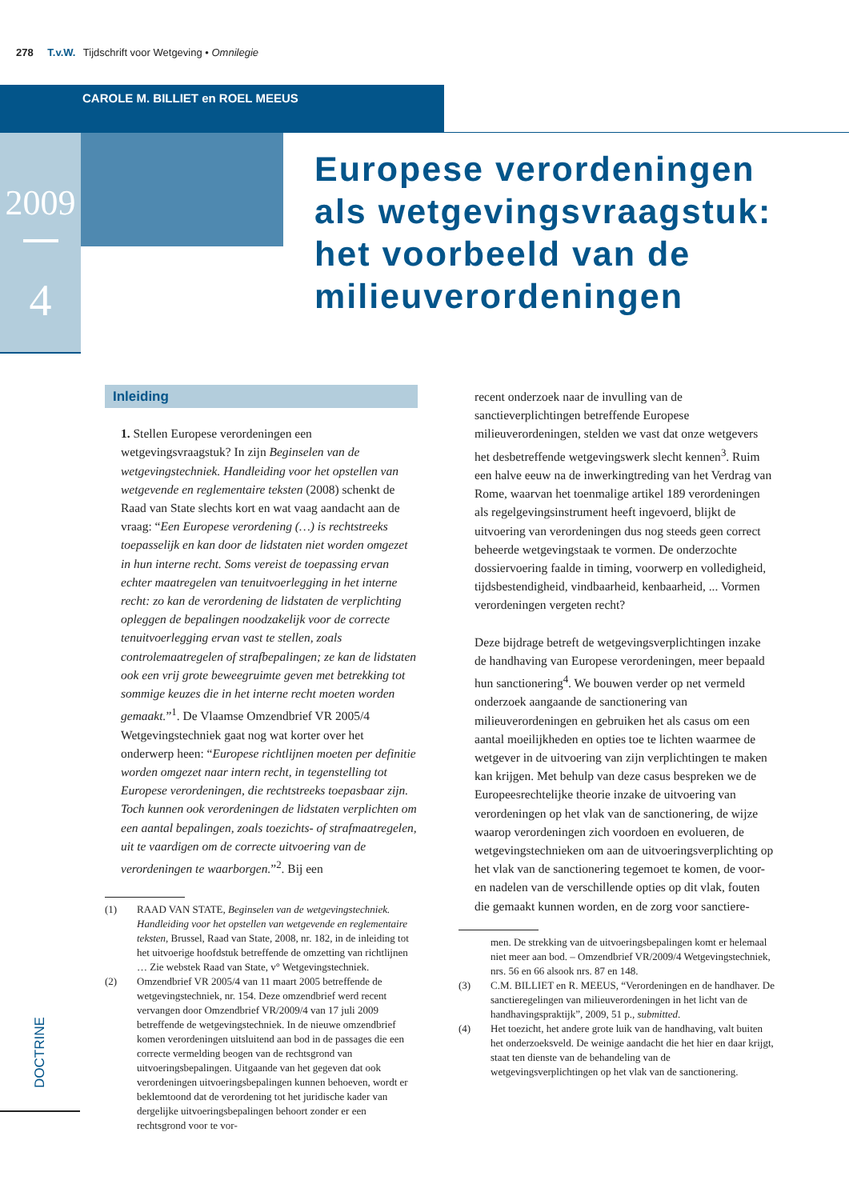278 T.v.W. Tijdschrift voor Wetgeving • Omnilegie
CAROLE M. BILLIET en ROEL MEEUS
2009
4
Europese verordeningen
als wetgevingsvraagstuk:
het voorbeeld van de
milieuverordeningen
Inleiding
1. Stellen Europese verordeningen een wetgevingsvraagstuk? In zijn Beginselen van de wetgevingstechniek. Handleiding voor het opstellen van wetgevende en reglementaire teksten (2008) schenkt de Raad van State slechts kort en wat vaag aandacht aan de vraag: “Een Europese verordening (…) is rechtstreeks toepasselijk en kan door de lidstaten niet worden omgezet in hun interne recht. Soms vereist de toepassing ervan echter maatregelen van tenuitvoerlegging in het interne recht: zo kan de verordening de lidstaten de verplichting opleggen de bepalingen noodzakelijk voor de correcte tenuitvoerlegging ervan vast te stellen, zoals controlemaatregelen of strafbepalingen; ze kan de lidstaten ook een vrij grote beweegruimte geven met betrekking tot sommige keuzes die in het interne recht moeten worden gemaakt.”<sup>1</sup>. De Vlaamse Omzendbrief VR 2005/4 Wetgevingstechniek gaat nog wat korter over het onderwerp heen: “Europese richtlijnen moeten per definitie worden omgezet naar intern recht, in tegenstelling tot Europese verordeningen, die rechtstreeks toepasbaar zijn. Toch kunnen ook verordeningen de lidstaten verplichten om een aantal bepalingen, zoals toezichts- of strafmaatregelen, uit te vaardigen om de correcte uitvoering van de verordeningen te waarborgen.”<sup>2</sup>. Bij een
| (1) | RAAD VAN STATE, Beginselen van de wetgevingstechniek. Handleiding voor het opstellen van wetgevende en reglementaire teksten , Brussel, Raad van State, 2008, nr. 182, in de inleiding tot het uitvoerige hoofdstuk betreffende de omzetting van richtlijnen … Zie webstek Raad van State, v° Wetgevingstechniek. |
| (2) | Omzendbrief VR 2005/4 van 11 maart 2005 betreffende de wetgevingstechniek, nr. 154. Deze omzendbrief werd recent vervangen door Omzendbrief VR/2009/4 van 17 juli 2009 betreffende de wetgevingstechniek. In de nieuwe omzendbrief komen verordeningen uitsluitend aan bod in de passages die een correcte vermelding beogen van de rechtsgrond van uitvoeringsbepalingen. Uitgaande van het gegeven dat ook verordeningen uitvoeringsbepalingen kunnen behoeven, wordt er beklemtoond dat de verordening tot het juridische kader van dergelijke uitvoeringsbepalingen behoort zonder er een rechtsgrond voor te vor- |
recent onderzoek naar de invulling van de sanctieverplichtingen betreffende Europese milieuverordeningen, stelden we vast dat onze wetgevers het desbetreffende wetgevingswerk slecht kennen<sup>3</sup>. Ruim een halve eeuw na de inwerkingtreding van het Verdrag van Rome, waarvan het toenmalige artikel 189 verordeningen als regelgevingsinstrument heeft ingevoerd, blijkt de uitvoering van verordeningen dus nog steeds geen correct beheerde wetgevingstaak te vormen. De onderzochte dossiervoering faalde in timing, voorwerp en volledigheid, tijdsbestendigheid, vindbaarheid, kenbaarheid, ... Vormen verordeningen vergeten recht?
Deze bijdrage betreft de wetgevingsverplichtingen inzake de handhaving van Europese verordeningen, meer bepaald hun sanctionering<sup>4</sup>. We bouwen verder op net vermeld onderzoek aangaande de sanctionering van milieuverordeningen en gebruiken het als casus om een aantal moeilijkheden en opties toe te lichten waarmee de wetgever in de uitvoering van zijn verplichtingen te maken kan krijgen. Met behulp van deze casus bespreken we de Europeesrechtelijke theorie inzake de uitvoering van verordeningen op het vlak van de sanctionering, de wijze waarop verordeningen zich voordoen en evolueren, de wetgevingstechnieken om aan de uitvoeringsverplichting op het vlak van de sanctionering tegemoet te komen, de voor- en nadelen van de verschillende opties op dit vlak, fouten die gemaakt kunnen worden, en de zorg voor sanctiere-
| | men. De strekking van de uitvoeringsbepalingen komt er helemaal niet meer aan bod. – Omzendbrief VR/2009/4 Wetgevingstechniek, nrs. 56 en 66 alsook nrs. 87 en 148. |
| (3) | C.M. BILLIET en R. MEEUS, “Verordeningen en de handhaver. De sanctieregelingen van milieuverordeningen in het licht van de handhavingspraktijk”, 2009, 51 p., submitted . |
| (4) | Het toezicht, het andere grote luik van de handhaving, valt buiten het onderzoeksveld. De weinige aandacht die het hier en daar krijgt, staat ten dienste van de behandeling van de wetgevingsverplichtingen op het vlak van de sanctionering. |
DOCTRINE